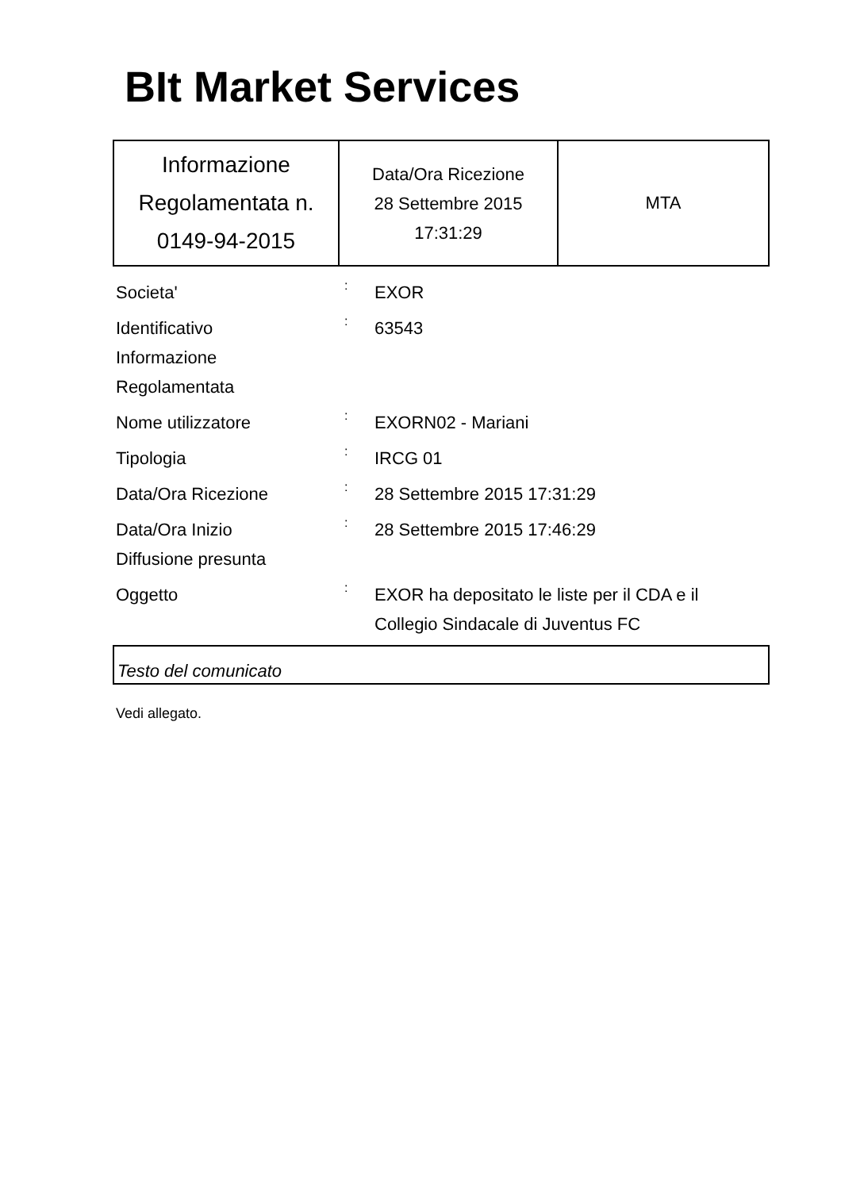BIt Market Services
| Informazione Regolamentata n. 0149-94-2015 | Data/Ora Ricezione 28 Settembre 2015 17:31:29 | MTA |
| Societa' | : | EXOR |
| Identificativo Informazione Regolamentata | : | 63543 |
| Nome utilizzatore | : | EXORN02 - Mariani |
| Tipologia | : | IRCG 01 |
| Data/Ora Ricezione | : | 28 Settembre 2015 17:31:29 |
| Data/Ora Inizio Diffusione presunta | : | 28 Settembre 2015 17:46:29 |
| Oggetto | : | EXOR ha depositato le liste per il CDA e il Collegio Sindacale di Juventus FC |
Testo del comunicato
Vedi allegato.